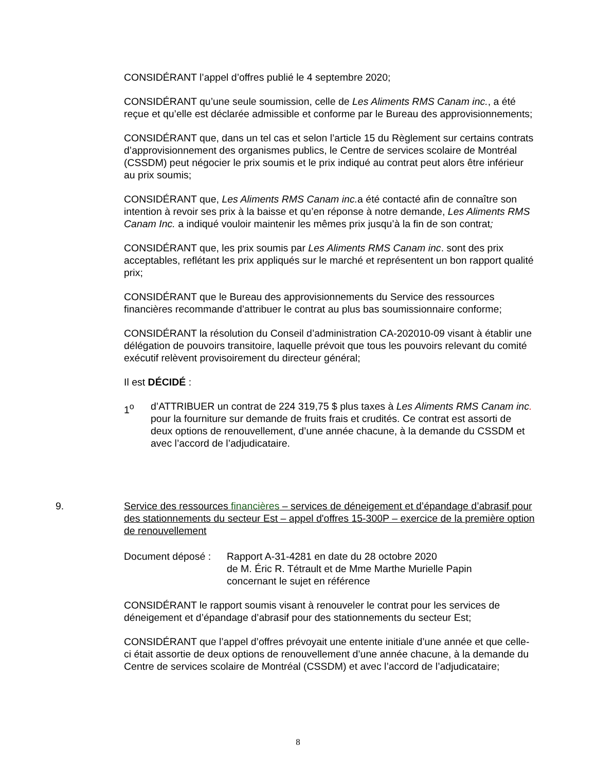CONSIDÉRANT l’appel d’offres publié le 4 septembre 2020;
CONSIDÉRANT qu’une seule soumission, celle de Les Aliments RMS Canam inc., a été reçue et qu’elle est déclarée admissible et conforme par le Bureau des approvisionnements;
CONSIDÉRANT que, dans un tel cas et selon l’article 15 du Règlement sur certains contrats d’approvisionnement des organismes publics, le Centre de services scolaire de Montréal (CSSDM) peut négocier le prix soumis et le prix indiqué au contrat peut alors être inférieur au prix soumis;
CONSIDÉRANT que, Les Aliments RMS Canam inc. a été contacté afin de connaître son intention à revoir ses prix à la baisse et qu’en réponse à notre demande, Les Aliments RMS Canam Inc. a indiqué vouloir maintenir les mêmes prix jusqu’à la fin de son contrat;
CONSIDÉRANT que, les prix soumis par Les Aliments RMS Canam inc. sont des prix acceptables, reflétant les prix appliqués sur le marché et représentent un bon rapport qualité prix;
CONSIDÉRANT que le Bureau des approvisionnements du Service des ressources financières recommande d’attribuer le contrat au plus bas soumissionnaire conforme;
CONSIDÉRANT la résolution du Conseil d’administration CA-202010-09 visant à établir une délégation de pouvoirs transitoire, laquelle prévoit que tous les pouvoirs relevant du comité exécutif relèvent provisoirement du directeur général;
Il est DÉCIDÉ :
1<sup>o</sup> d’ATTRIBUER un contrat de 224 319,75 $ plus taxes à Les Aliments RMS Canam inc. pour la fourniture sur demande de fruits frais et crudités. Ce contrat est assorti de deux options de renouvellement, d’une année chacune, à la demande du CSSDM et avec l’accord de l’adjudicataire.
9. Service des ressources financières – services de déneigement et d’épandage d’abrasif pour des stationnements du secteur Est – appel d'offres 15-300P – exercice de la première option de renouvellement
Document déposé : Rapport A-31-4281 en date du 28 octobre 2020
de M. Éric R. Tétrault et de Mme Marthe Murielle Papin
concernant le sujet en référence
CONSIDÉRANT le rapport soumis visant à renouveler le contrat pour les services de déneigement et d’épandage d’abrasif pour des stationnements du secteur Est;
CONSIDÉRANT que l’appel d’offres prévoyait une entente initiale d’une année et que celle-ci était assortie de deux options de renouvellement d’une année chacune, à la demande du Centre de services scolaire de Montréal (CSSDM) et avec l’accord de l’adjudicataire;
8